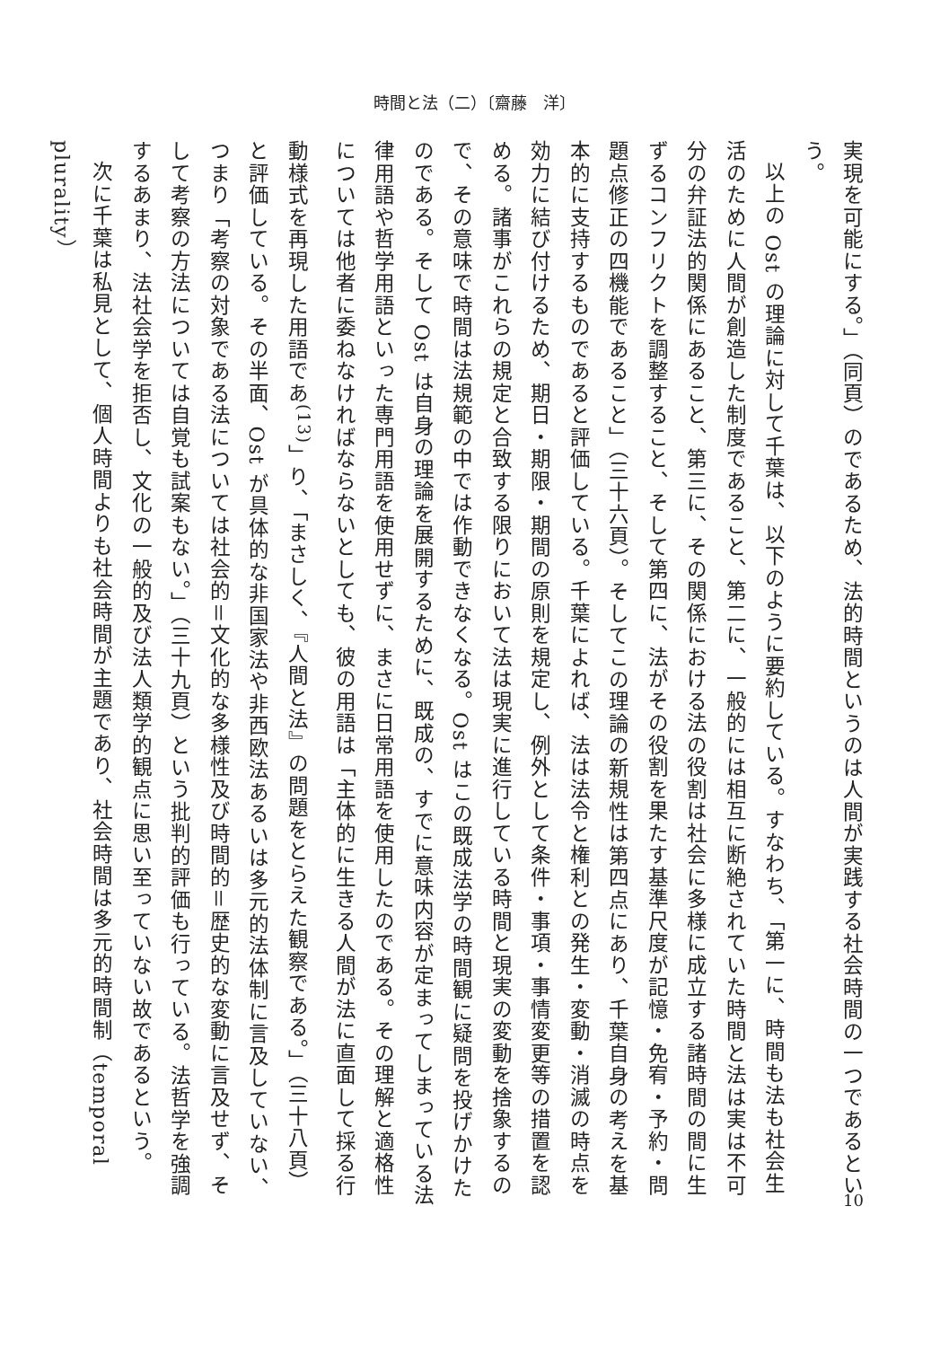時間と法（二）〔齋藤　洋〕
実現を可能にする。」（同頁）のであるため、法的時間というのは人間が実践する社会時間の一つであるという。
以上の Ost の理論に対して千葉は、以下のように要約している。すなわち、「第一に、時間も法も社会生活のために人間が創造した制度であること、第二に、一般的には相互に断絶されていた時間と法は実は不可分の弁証法的関係にあること、第三に、その関係における法の役割は社会に多様に成立する諸時間の間に生ずるコンフリクトを調整すること、そして第四に、法がその役割を果たす基準尺度が記憶・免宥・予約・問題点修正の四機能であること」（三十六頁）。そしてこの理論の新規性は第四点にあり、千葉自身の考えを基本的に支持するものであると評価している。千葉によれば、法は法令と権利との発生・変動・消滅の時点を効力に結び付けるため、期日・期限・期間の原則を規定し、例外として条件・事項・事情変更等の措置を認める。諸事がこれらの規定と合致する限りにおいて法は現実に進行している時間と現実の変動を捨象するので、その意味で時間は法規範の中では作動できなくなる。Ost はこの既成法学の時間観に疑問を投げかけたのである。そして Ost は自身の理論を展開するために、既成の、すでに意味内容が定まってしまっている法律用語や哲学用語といった専門用語を使用せずに、まさに日常用語を使用したのである。その理解と適格性については他者に委ねなければならないとしても、彼の用語は「主体的に生きる人間が法に直面して採る行動様式を再現した用語であ<sup>(13)</sup>」り、「まさしく、『人間と法』の問題をとらえた観察である。」（三十八頁）と評価している。その半面、Ost が具体的な非国家法や非西欧法あるいは多元的法体制に言及していない、つまり「考察の対象である法については社会的＝文化的な多様性及び時間的＝歴史的な変動に言及せず、そして考察の方法については自覚も試案もない。」（三十九頁）という批判的評価も行っている。法哲学を強調するあまり、法社会学を拒否し、文化の一般的及び法人類学的観点に思い至っていない故であるという。
次に千葉は私見として、個人時間よりも社会時間が主題であり、社会時間は多元的時間制（temporal plurality）
10